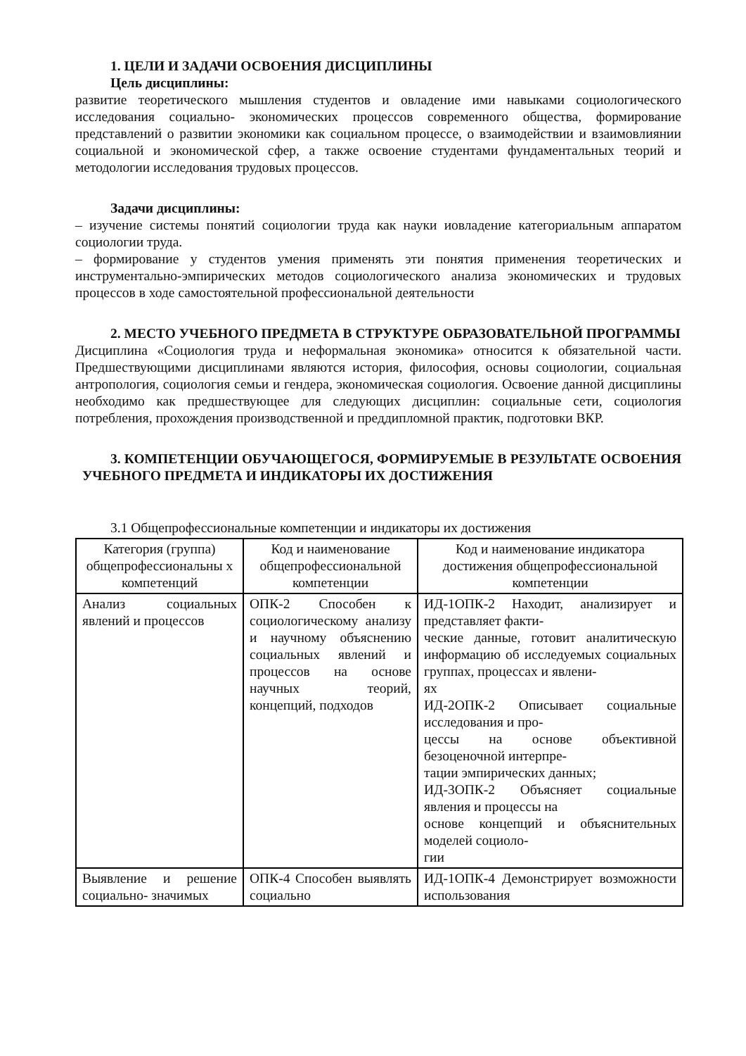1. ЦЕЛИ И ЗАДАЧИ ОСВОЕНИЯ ДИСЦИПЛИНЫ
Цель дисциплины:
развитие теоретического мышления студентов и овладение ими навыками социологического исследования социально- экономических процессов современного общества, формирование представлений о развитии экономики как социальном процессе, о взаимодействии и взаимовлиянии социальной и экономической сфер, а также освоение студентами фундаментальных теорий и методологии исследования трудовых процессов.
Задачи дисциплины:
– изучение системы понятий социологии труда как науки иовладение категориальным аппаратом социологии труда.
– формирование у студентов умения применять эти понятия применения теоретических и инструментально-эмпирических методов социологического анализа экономических и трудовых процессов в ходе самостоятельной профессиональной деятельности
2. МЕСТО УЧЕБНОГО ПРЕДМЕТА В СТРУКТУРЕ ОБРАЗОВАТЕЛЬНОЙ ПРОГРАММЫ
Дисциплина «Социология труда и неформальная экономика» относится к обязательной части. Предшествующими дисциплинами являются история, философия, основы социологии, социальная антропология, социология семьи и гендера, экономическая социология. Освоение данной дисциплины необходимо как предшествующее для следующих дисциплин: социальные сети, социология потребления, прохождения производственной и преддипломной практик, подготовки ВКР.
3. КОМПЕТЕНЦИИ ОБУЧАЮЩЕГОСЯ, ФОРМИРУЕМЫЕ В РЕЗУЛЬТАТЕ ОСВОЕНИЯ УЧЕБНОГО ПРЕДМЕТА И ИНДИКАТОРЫ ИХ ДОСТИЖЕНИЯ
3.1 Общепрофессиональные компетенции и индикаторы их достижения
| Категория (группа) общепрофессиональны х компетенций | Код и наименование общепрофессиональной компетенции | Код и наименование индикатора достижения общепрофессиональной компетенции |
| Анализ социальных явлений и процессов | ОПК-2 Способен к социологическому анализу и научному объяснению социальных явлений и процессов на основе научных теорий, концепций, подходов | ИД-1ОПК-2 Находит, анализирует и представляет факти- ческие данные, готовит аналитическую информацию об исследуемых социальных группах, процессах и явлени- ях ИД-2ОПК-2 Описывает социальные исследования и про- цессы на основе объективной безоценочной интерпре- тации эмпирических данных; ИД-3ОПК-2 Объясняет социальные явления и процессы на основе концепций и объяснительных моделей социоло- гии |
| Выявление и решение социально- значимых | ОПК-4 Способен выявлять социально | ИД-1ОПК-4 Демонстрирует возможности использования |